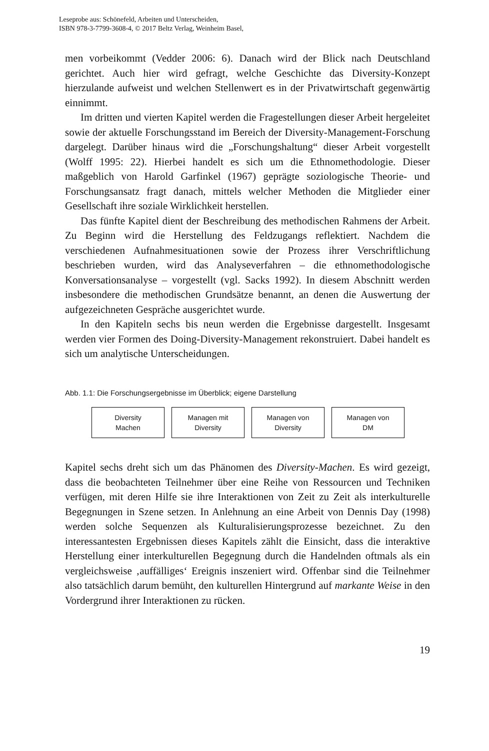Leseprobe aus: Schönefeld, Arbeiten und Unterscheiden,
ISBN 978-3-7799-3608-4, © 2017 Beltz Verlag, Weinheim Basel,
men vorbeikommt (Vedder 2006: 6). Danach wird der Blick nach Deutschland gerichtet. Auch hier wird gefragt, welche Geschichte das Diversity-Konzept hierzulande aufweist und welchen Stellenwert es in der Privatwirtschaft gegenwärtig einnimmt.
Im dritten und vierten Kapitel werden die Fragestellungen dieser Arbeit hergeleitet sowie der aktuelle Forschungsstand im Bereich der Diversity-Management-Forschung dargelegt. Darüber hinaus wird die „Forschungshaltung“ dieser Arbeit vorgestellt (Wolff 1995: 22). Hierbei handelt es sich um die Ethnomethodologie. Dieser maßgeblich von Harold Garfinkel (1967) geprägte soziologische Theorie- und Forschungsansatz fragt danach, mittels welcher Methoden die Mitglieder einer Gesellschaft ihre soziale Wirklichkeit herstellen.
Das fünfte Kapitel dient der Beschreibung des methodischen Rahmens der Arbeit. Zu Beginn wird die Herstellung des Feldzugangs reflektiert. Nachdem die verschiedenen Aufnahmesituationen sowie der Prozess ihrer Verschriftlichung beschrieben wurden, wird das Analyseverfahren – die ethnomethodologische Konversationsanalyse – vorgestellt (vgl. Sacks 1992). In diesem Abschnitt werden insbesondere die methodischen Grundsätze benannt, an denen die Auswertung der aufgezeichneten Gespräche ausgerichtet wurde.
In den Kapiteln sechs bis neun werden die Ergebnisse dargestellt. Insgesamt werden vier Formen des Doing-Diversity-Management rekonstruiert. Dabei handelt es sich um analytische Unterscheidungen.
Abb. 1.1: Die Forschungsergebnisse im Überblick; eigene Darstellung
Diversity
Machen
Managen mit
Diversity
Managen von
Diversity
Managen von
DM
Kapitel sechs dreht sich um das Phänomen des Diversity-Machen. Es wird gezeigt, dass die beobachteten Teilnehmer über eine Reihe von Ressourcen und Techniken verfügen, mit deren Hilfe sie ihre Interaktionen von Zeit zu Zeit als interkulturelle Begegnungen in Szene setzen. In Anlehnung an eine Arbeit von Dennis Day (1998) werden solche Sequenzen als Kulturalisierungsprozesse bezeichnet. Zu den interessantesten Ergebnissen dieses Kapitels zählt die Einsicht, dass die interaktive Herstellung einer interkulturellen Begegnung durch die Handelnden oftmals als ein vergleichsweise ‚auffälliges‘ Ereignis inszeniert wird. Offenbar sind die Teilnehmer also tatsächlich darum bemüht, den kulturellen Hintergrund auf markante Weise in den Vordergrund ihrer Interaktionen zu rücken.
19